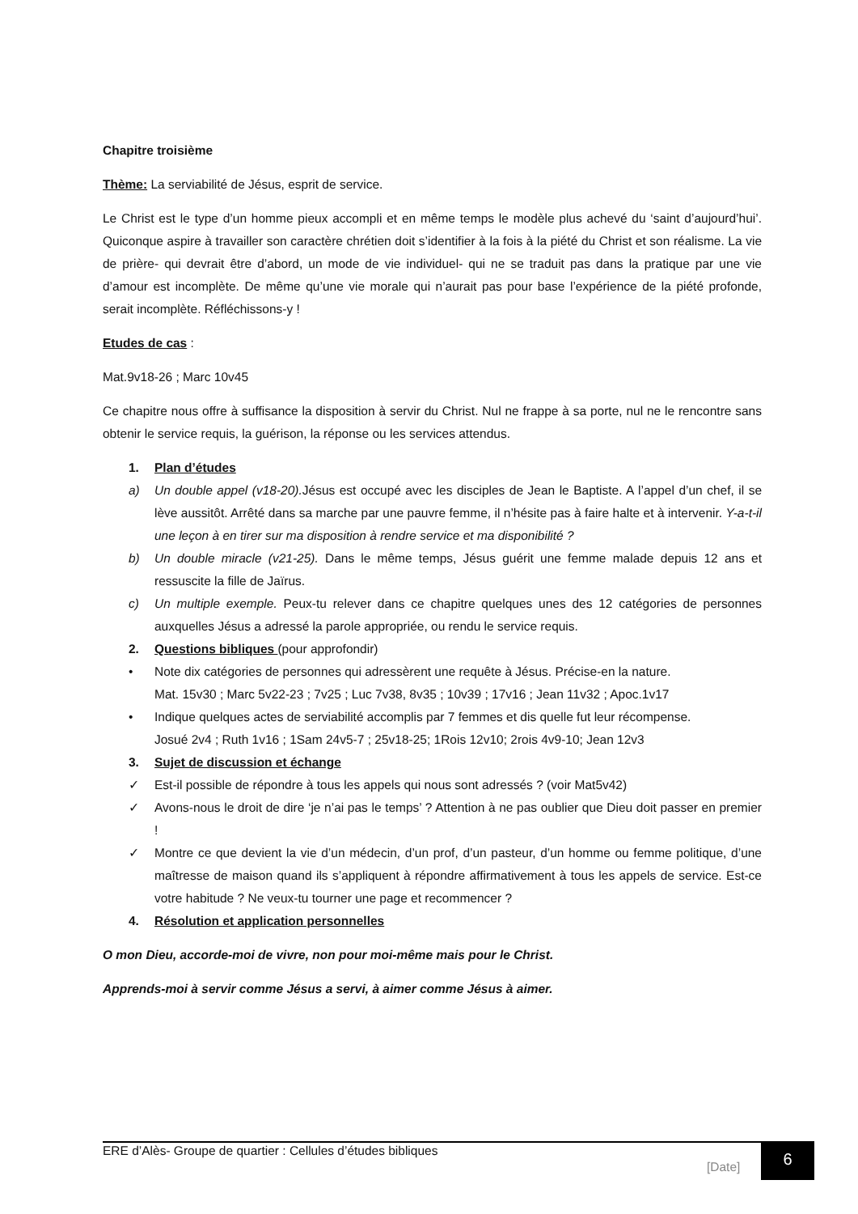Chapitre troisième
Thème: La serviabilité de Jésus, esprit de service.
Le Christ est le type d’un homme pieux accompli et en même temps le modèle plus achevé du ‘saint d’aujourd’hui’. Quiconque aspire à travailler son caractère chrétien doit s’identifier à la fois à la piété du Christ et son réalisme. La vie de prière- qui devrait être d’abord, un mode de vie individuel- qui ne se traduit pas dans la pratique par une vie d’amour est incomplète. De même qu’une vie morale qui n’aurait pas pour base l’expérience de la piété profonde, serait incomplète. Réfléchissons-y !
Etudes de cas :
Mat.9v18-26 ; Marc 10v45
Ce chapitre nous offre à suffisance la disposition à servir du Christ. Nul ne frappe à sa porte, nul ne le rencontre sans obtenir le service requis, la guérison, la réponse ou les services attendus.
1. Plan d’études
a) Un double appel (v18-20). Jésus est occupé avec les disciples de Jean le Baptiste. A l’appel d’un chef, il se lève aussitôt. Arrêté dans sa marche par une pauvre femme, il n’hésite pas à faire halte et à intervenir. Y-a-t-il une leçon à en tirer sur ma disposition à rendre service et ma disponibilité ?
b) Un double miracle (v21-25). Dans le même temps, Jésus guérit une femme malade depuis 12 ans et ressuscite la fille de Jaïrus.
c) Un multiple exemple. Peux-tu relever dans ce chapitre quelques unes des 12 catégories de personnes auxquelles Jésus a adressé la parole appropriée, ou rendu le service requis.
2. Questions bibliques (pour approfondir)
• Note dix catégories de personnes qui adressèrent une requête à Jésus. Précise-en la nature.
Mat. 15v30 ; Marc 5v22-23 ; 7v25 ; Luc 7v38, 8v35 ; 10v39 ; 17v16 ; Jean 11v32 ; Apoc.1v17
• Indique quelques actes de serviabilité accomplis par 7 femmes et dis quelle fut leur récompense.
Josué 2v4 ; Ruth 1v16 ; 1Sam 24v5-7 ; 25v18-25; 1Rois 12v10; 2rois 4v9-10; Jean 12v3
3. Sujet de discussion et échange
✓ Est-il possible de répondre à tous les appels qui nous sont adressés ? (voir Mat5v42)
✓ Avons-nous le droit de dire ‘je n’ai pas le temps’ ? Attention à ne pas oublier que Dieu doit passer en premier !
✓ Montre ce que devient la vie d’un médecin, d’un prof, d’un pasteur, d’un homme ou femme politique, d’une maîtresse de maison quand ils s’appliquent à répondre affirmativement à tous les appels de service. Est-ce votre habitude ? Ne veux-tu tourner une page et recommencer ?
4. Résolution et application personnelles
O mon Dieu, accorde-moi de vivre, non pour moi-même mais pour le Christ.
Apprends-moi à servir comme Jésus a servi, à aimer comme Jésus à aimer.
ERE d’Alès- Groupe de quartier : Cellules d’études bibliques
[Date]
6